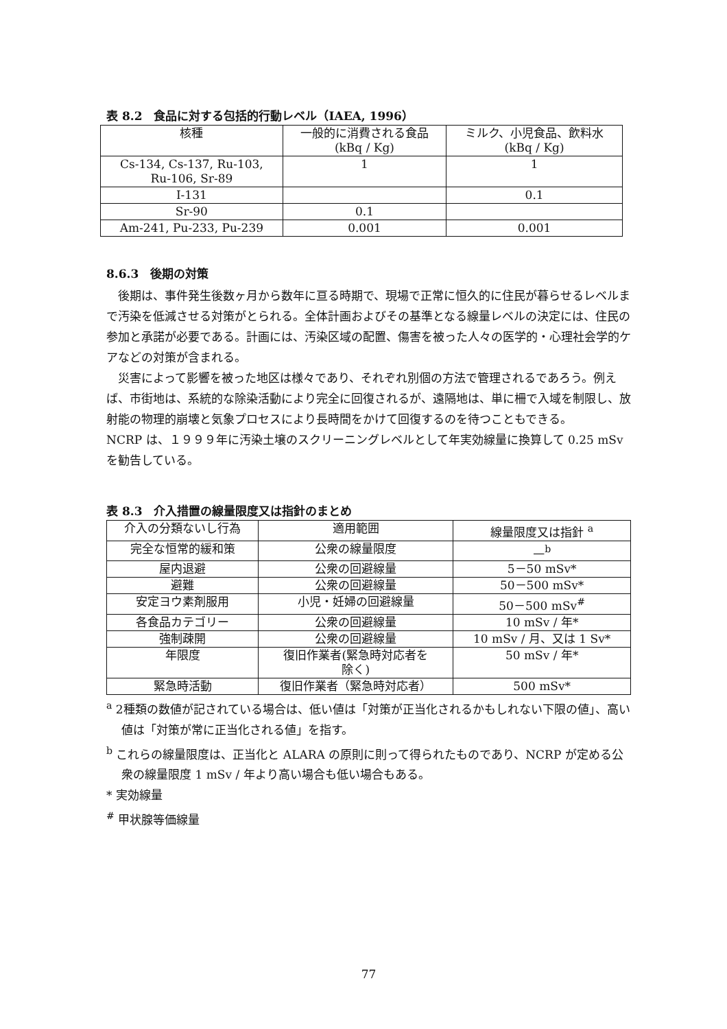表 8.2　食品に対する包括的行動レベル（IAEA, 1996）
| 核種 | 一般的に消費される食品 (kBq / Kg) | ミルク、小児食品、飲料水 (kBq / Kg) |
| --- | --- | --- |
| Cs-134, Cs-137, Ru-103, Ru-106, Sr-89 | 1 | 1 |
| I-131 | | 0.1 |
| Sr-90 | 0.1 | |
| Am-241, Pu-233, Pu-239 | 0.001 | 0.001 |
8.6.3　後期の対策
後期は、事件発生後数ヶ月から数年に亘る時期で、現場で正常に恒久的に住民が暮らせるレベルまで汚染を低減させる対策がとられる。全体計画およびその基準となる線量レベルの決定には、住民の参加と承諾が必要である。計画には、汚染区域の配置、傷害を被った人々の医学的・心理社会学的ケアなどの対策が含まれる。
災害によって影響を被った地区は様々であり、それぞれ別個の方法で管理されるであろう。例えば、市街地は、系統的な除染活動により完全に回復されるが、遠隔地は、単に柵で入域を制限し、放射能の物理的崩壊と気象プロセスにより長時間をかけて回復するのを待つこともできる。
NCRP は、１９９９年に汚染土壌のスクリーニングレベルとして年実効線量に換算して 0.25 mSv を勧告している。
表 8.3　介入措置の線量限度又は指針のまとめ
| 介入の分類ないし行為 | 適用範囲 | 線量限度又は指針 <sup>a</sup> |
| --- | --- | --- |
| 完全な恒常的緩和策 | 公衆の線量限度 | —<sup>b</sup> |
| 屋内退避 | 公衆の回避線量 | 5－50 mSv* |
| 避難 | 公衆の回避線量 | 50－500 mSv* |
| 安定ヨウ素剤服用 | 小児・妊婦の回避線量 | 50－500 mSv<sup>#</sup> |
| 各食品カテゴリー | 公衆の回避線量 | 10 mSv / 年* |
| 強制疎開 | 公衆の回避線量 | 10 mSv / 月、又は 1 Sv* |
| 年限度 | 復旧作業者(緊急時対応者を 除く) | 50 mSv / 年* |
| 緊急時活動 | 復旧作業者（緊急時対応者） | 500 mSv* |
<sup>a</sup> 2種類の数値が記されている場合は、低い値は「対策が正当化されるかもしれない下限の値」、高い値は「対策が常に正当化される値」を指す。
<sup>b</sup> これらの線量限度は、正当化と ALARA の原則に則って得られたものであり、NCRP が定める公衆の線量限度 1 mSv / 年より高い場合も低い場合もある。
* 実効線量
<sup>#</sup> 甲状腺等価線量
77